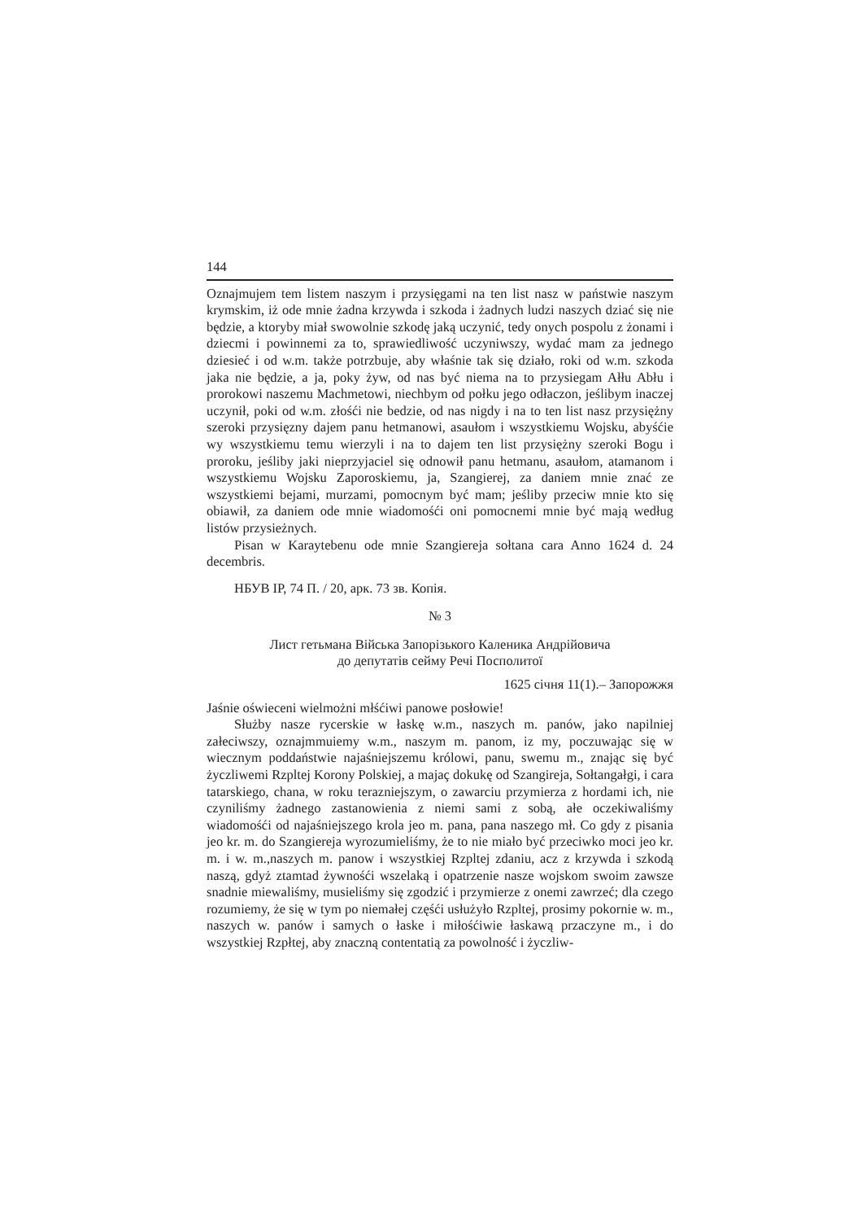144
Oznajmujem tem listem naszym i przysięgami na ten list nasz w państwie naszym krymskim, iż ode mnie żadna krzywda i szkoda i żadnych ludzi naszych dziać się nie będzie, a ktoryby miał swowolnie szkodę jaką uczynić, tedy onych pospolu z żonami i dziecmi i powinnemi za to, sprawiedliwość uczyniwszy, wydać mam za jednego dziesieć i od w.m. także potrzbuje, aby właśnie tak się działo, roki od w.m. szkoda jaka nie będzie, a ja, poky żyw, od nas być niema na to przysiegam Ałłu Abłu i prorokowi naszemu Machmetowi, niechbym od połku jego odłaczon, jeślibym inaczej uczynił, poki od w.m. złośći nie bedzie, od nas nigdy i na to ten list nasz przysiężny szeroki przysięzny dajem panu hetmanowi, asaułom i wszystkiemu Wojsku, abyśćie wy wszystkiemu temu wierzyli i na to dajem ten list przysiężny szeroki Bogu i proroku, jeśliby jaki nieprzyjaciel się odnowił panu hetmanu, asaułom, atamanom i wszystkiemu Wojsku Zaporoskiemu, ja, Szangierej, za daniem mnie znać ze wszystkiemi bejami, murzami, pomocnym być mam; jeśliby przeciw mnie kto się obiawił, za daniem ode mnie wiadomośći oni pomocnemi mnie być mają według listów przysieżnych.
Pisan w Karaytebenu ode mnie Szangiereja sołtana cara Anno 1624 d. 24 decembris.
НБУВ ІР, 74 П. / 20, арк. 73 зв. Копія.
№ 3
Лист гетьмана Війська Запорізького Каленика Андрійовича
до депутатів сейму Речі Посполитої
1625 січня 11(1).– Запорожжя
Jaśnie oświeceni wielmożni młśćiwi panowe posłowie!
Służby nasze rycerskie w łaskę w.m., naszych m. panów, jako napilniej załeciwszy, oznajmmuiemy w.m., naszym m. panom, iz my, poczuwając się w wiecznym poddaństwie najaśniejszemu królowi, panu, swemu m., znając się być życzliwemi Rzpltej Korony Polskiej, a majaç dokukę od Szangireja, Sołtangałgi, i cara tatarskiego, chana, w roku terazniejszym, o zawarciu przymierza z hordami ich, nie czyniliśmy żadnego zastanowienia z niemi sami z sobą, ałe oczekiwaliśmy wiadomośći od najaśniejszego krola jeo m. pana, pana naszego mł. Co gdy z pisania jeo kr. m. do Szangiereja wyrozumieliśmy, że to nie miało być przeciwko moci jeo kr. m. i w. m.,naszych m. panow i wszystkiej Rzpltej zdaniu, acz z krzywda i szkodą naszą, gdyż ztamtad żywnośći wszelaką i opatrzenie nasze wojskom swoim zawsze snadnie miewaliśmy, musieliśmy się zgodzić i przymierze z onemi zawrzeć; dla czego rozumiemy, że się w tym po niemałej częśći usłużyło Rzpltej, prosimy pokornie w. m., naszych w. panów i samych o łaske i miłośćiwie łaskawą przaczyne m., i do wszystkiej Rzpłtej, aby znaczną contentatią za powolność i życzliw-